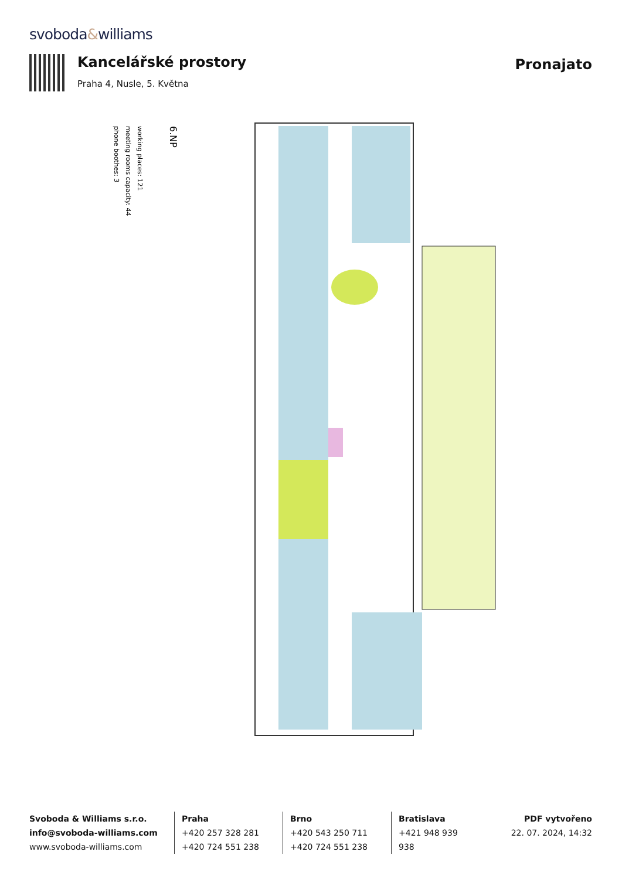svoboda&williams
Kancelářské prostory
Praha 4, Nusle, 5. Května
Pronajato
6.NP
working places: 121
meeting rooms capacity: 44
phone boothes: 3
Svoboda & Williams s.r.o.
info@svoboda-williams.com
www.svoboda-williams.com
Praha
+420 257 328 281
+420 724 551 238
Brno
+420 543 250 711
+420 724 551 238
Bratislava
+421 948 939 938
PDF vytvořeno
22. 07. 2024, 14:32